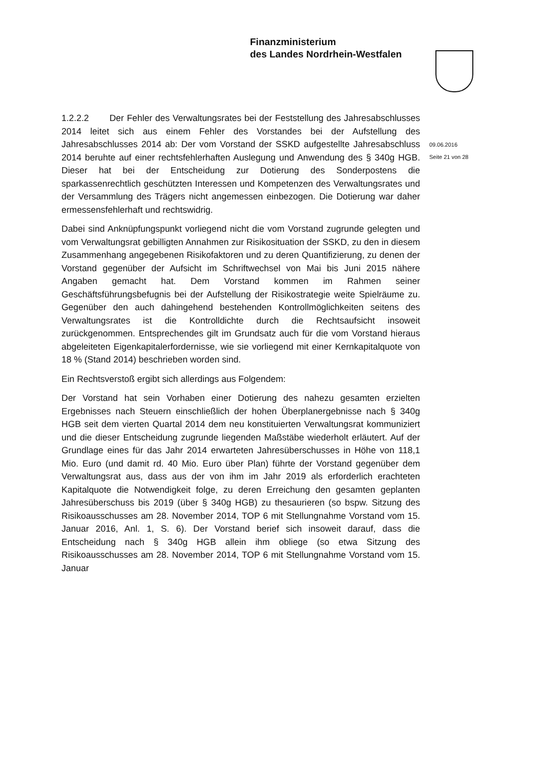Finanzministerium
des Landes Nordrhein-Westfalen
09.06.2016
Seite 21 von 28
1.2.2.2 Der Fehler des Verwaltungsrates bei der Feststellung des Jahresabschlusses 2014 leitet sich aus einem Fehler des Vorstandes bei der Aufstellung des Jahresabschlusses 2014 ab: Der vom Vorstand der SSKD aufgestellte Jahresabschluss 2014 beruhte auf einer rechtsfehlerhaften Auslegung und Anwendung des § 340g HGB. Dieser hat bei der Entscheidung zur Dotierung des Sonderpostens die sparkassenrechtlich geschützten Interessen und Kompetenzen des Verwaltungsrates und der Versammlung des Trägers nicht angemessen einbezogen. Die Dotierung war daher ermessensfehlerhaft und rechtswidrig.
Dabei sind Anknüpfungspunkt vorliegend nicht die vom Vorstand zugrunde gelegten und vom Verwaltungsrat gebilligten Annahmen zur Risikosituation der SSKD, zu den in diesem Zusammenhang angegebenen Risikofaktoren und zu deren Quantifizierung, zu denen der Vorstand gegenüber der Aufsicht im Schriftwechsel von Mai bis Juni 2015 nähere Angaben gemacht hat. Dem Vorstand kommen im Rahmen seiner Geschäftsführungsbefugnis bei der Aufstellung der Risikostrategie weite Spielräume zu. Gegenüber den auch dahingehend bestehenden Kontrollmöglichkeiten seitens des Verwaltungsrates ist die Kontrolldichte durch die Rechtsaufsicht insoweit zurückgenommen. Entsprechendes gilt im Grundsatz auch für die vom Vorstand hieraus abgeleiteten Eigenkapitalerfordernisse, wie sie vorliegend mit einer Kernkapitalquote von 18 % (Stand 2014) beschrieben worden sind.
Ein Rechtsverstoß ergibt sich allerdings aus Folgendem:
Der Vorstand hat sein Vorhaben einer Dotierung des nahezu gesamten erzielten Ergebnisses nach Steuern einschließlich der hohen Überplanergebnisse nach § 340g HGB seit dem vierten Quartal 2014 dem neu konstituierten Verwaltungsrat kommuniziert und die dieser Entscheidung zugrunde liegenden Maßstäbe wiederholt erläutert. Auf der Grundlage eines für das Jahr 2014 erwarteten Jahresüberschusses in Höhe von 118,1 Mio. Euro (und damit rd. 40 Mio. Euro über Plan) führte der Vorstand gegenüber dem Verwaltungsrat aus, dass aus der von ihm im Jahr 2019 als erforderlich erachteten Kapitalquote die Notwendigkeit folge, zu deren Erreichung den gesamten geplanten Jahresüberschuss bis 2019 (über § 340g HGB) zu thesaurieren (so bspw. Sitzung des Risikoausschusses am 28. November 2014, TOP 6 mit Stellungnahme Vorstand vom 15. Januar 2016, Anl. 1, S. 6). Der Vorstand berief sich insoweit darauf, dass die Entscheidung nach § 340g HGB allein ihm obliege (so etwa Sitzung des Risikoausschusses am 28. November 2014, TOP 6 mit Stellungnahme Vorstand vom 15. Januar